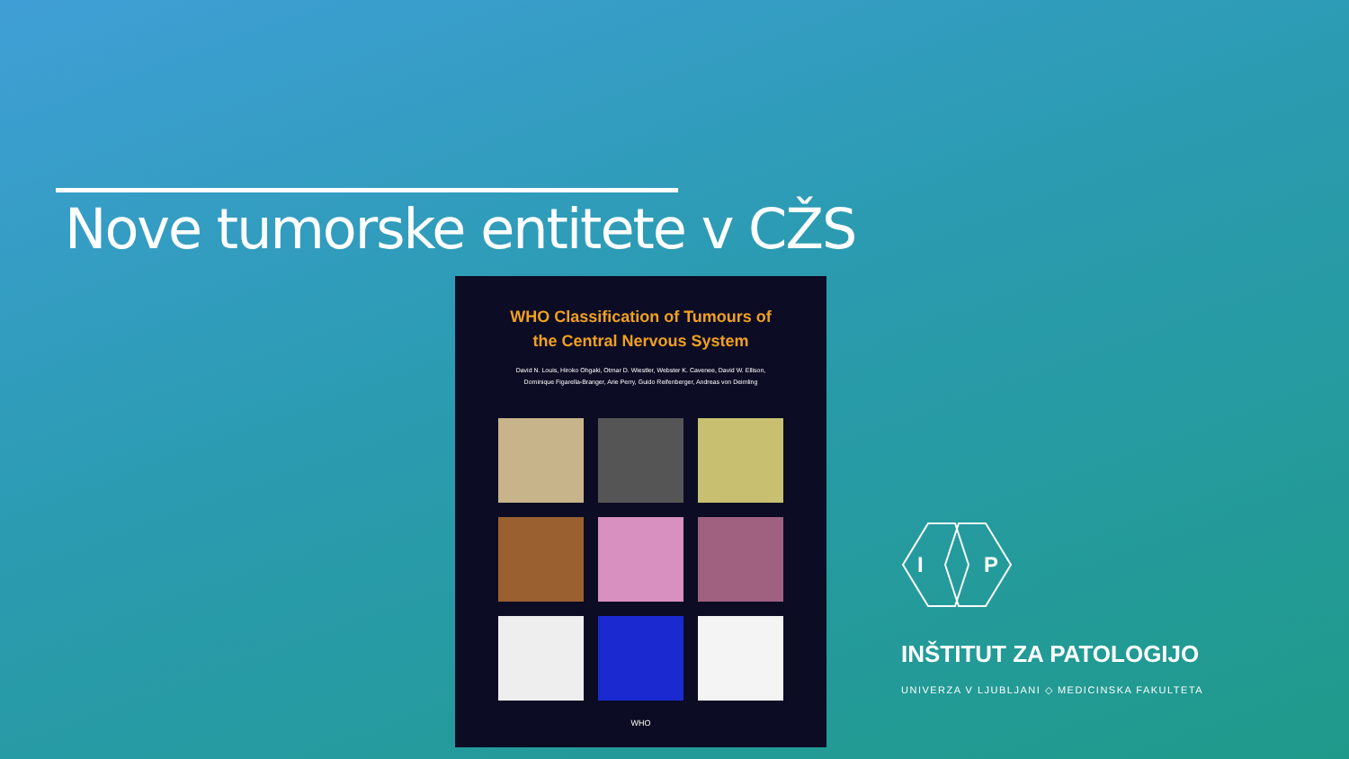Nove tumorske entitete v CŽS
WHO Classification of Tumours of
the Central Nervous System
David N. Louis, Hiroko Ohgaki, Otmar D. Wiestler, Webster K. Cavenee, David W. Ellison,
Dominique Figarella-Branger, Arie Perry, Guido Reifenberger, Andreas von Deimling
WHO
I
P
INŠTITUT ZA PATOLOGIJO
UNIVERZA V LJUBLJANI ◇ MEDICINSKA FAKULTETA